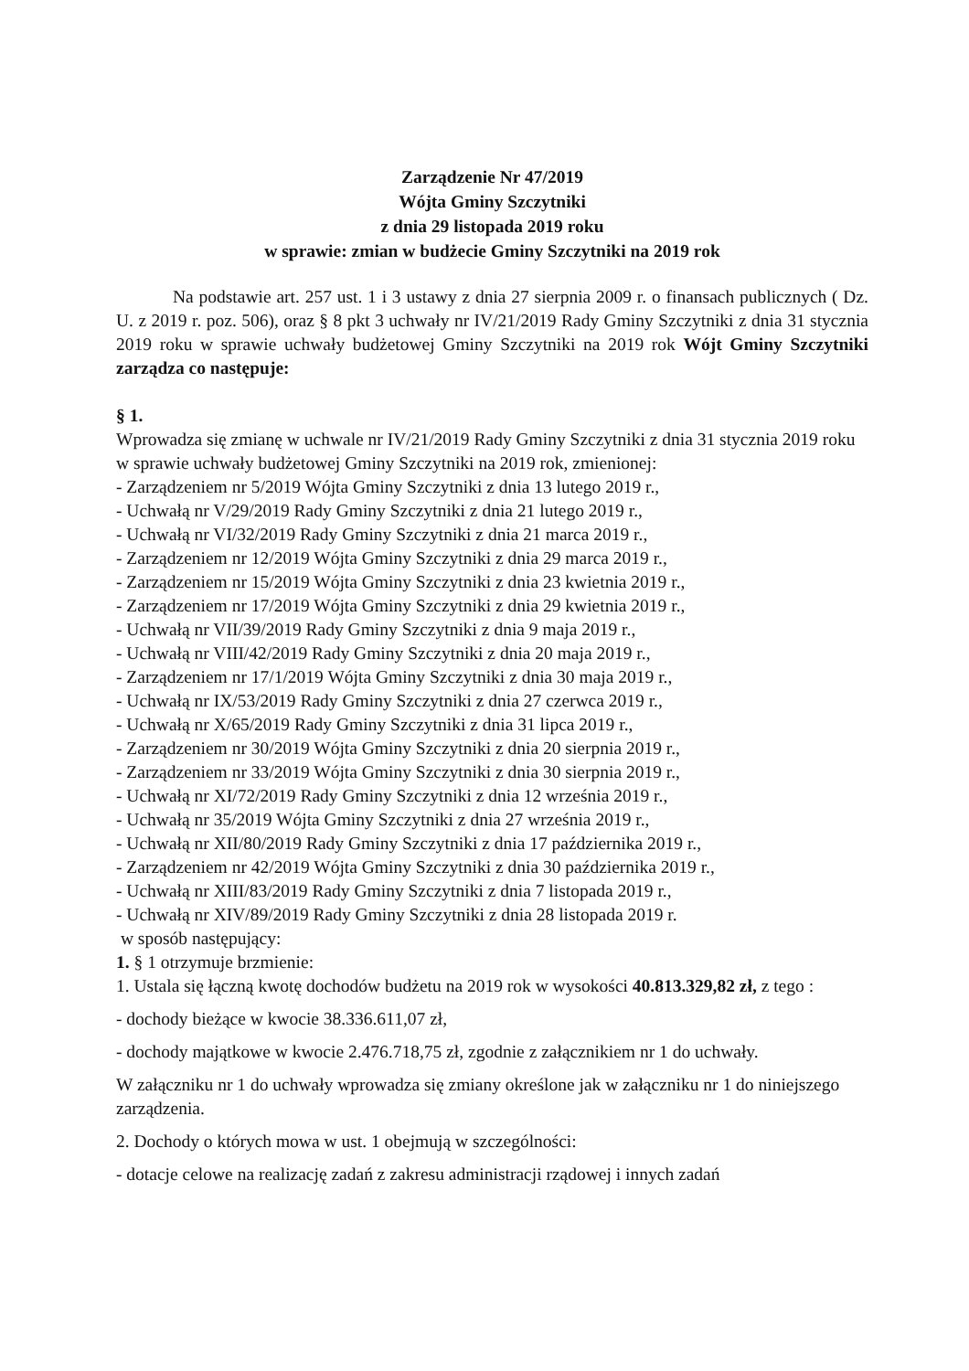Zarządzenie Nr 47/2019
Wójta Gminy Szczytniki
z dnia 29 listopada 2019 roku
w sprawie: zmian w budżecie Gminy Szczytniki na 2019 rok
Na podstawie art. 257 ust. 1 i 3 ustawy z dnia 27 sierpnia 2009 r. o finansach publicznych ( Dz. U. z 2019 r. poz. 506), oraz § 8 pkt 3 uchwały nr IV/21/2019 Rady Gminy Szczytniki z dnia 31 stycznia 2019 roku w sprawie uchwały budżetowej Gminy Szczytniki na 2019 rok Wójt Gminy Szczytniki zarządza co następuje:
§ 1.
Wprowadza się zmianę w uchwale nr IV/21/2019 Rady Gminy Szczytniki z dnia 31 stycznia 2019 roku w sprawie uchwały budżetowej Gminy Szczytniki na 2019 rok, zmienionej:
- Zarządzeniem nr 5/2019 Wójta Gminy Szczytniki z dnia 13 lutego 2019 r.,
- Uchwałą nr V/29/2019 Rady Gminy Szczytniki z dnia 21 lutego 2019 r.,
- Uchwałą nr VI/32/2019 Rady Gminy Szczytniki z dnia 21 marca 2019 r.,
- Zarządzeniem nr 12/2019 Wójta Gminy Szczytniki z dnia 29 marca 2019 r.,
- Zarządzeniem nr 15/2019 Wójta Gminy Szczytniki z dnia 23 kwietnia 2019 r.,
- Zarządzeniem nr 17/2019 Wójta Gminy Szczytniki z dnia 29 kwietnia 2019 r.,
- Uchwałą nr VII/39/2019 Rady Gminy Szczytniki z dnia 9 maja 2019 r.,
- Uchwałą nr VIII/42/2019 Rady Gminy Szczytniki z dnia 20 maja 2019 r.,
- Zarządzeniem nr 17/1/2019 Wójta Gminy Szczytniki z dnia 30 maja 2019 r.,
- Uchwałą nr IX/53/2019 Rady Gminy Szczytniki z dnia 27 czerwca 2019 r.,
- Uchwałą nr X/65/2019 Rady Gminy Szczytniki z dnia 31 lipca 2019 r.,
- Zarządzeniem nr 30/2019 Wójta Gminy Szczytniki z dnia 20 sierpnia 2019 r.,
- Zarządzeniem nr 33/2019 Wójta Gminy Szczytniki z dnia 30 sierpnia 2019 r.,
- Uchwałą nr XI/72/2019 Rady Gminy Szczytniki z dnia 12 września 2019 r.,
- Uchwałą nr 35/2019 Wójta Gminy Szczytniki z dnia 27 września 2019 r.,
- Uchwałą nr XII/80/2019 Rady Gminy Szczytniki z dnia 17 października 2019 r.,
- Zarządzeniem nr 42/2019 Wójta Gminy Szczytniki z dnia 30 października 2019 r.,
- Uchwałą nr XIII/83/2019 Rady Gminy Szczytniki z dnia 7 listopada 2019 r.,
- Uchwałą nr XIV/89/2019 Rady Gminy Szczytniki z dnia 28 listopada 2019 r.
w sposób następujący:
1. § 1 otrzymuje brzmienie:
1. Ustala się łączną kwotę dochodów budżetu na 2019 rok w wysokości 40.813.329,82 zł, z tego :
- dochody bieżące w kwocie 38.336.611,07 zł,
- dochody majątkowe w kwocie 2.476.718,75 zł, zgodnie z załącznikiem nr 1 do uchwały.
W załączniku nr 1 do uchwały wprowadza się zmiany określone jak w załączniku nr 1 do niniejszego zarządzenia.
2. Dochody o których mowa w ust. 1 obejmują w szczególności:
- dotacje celowe na realizację zadań z zakresu administracji rządowej i innych zadań